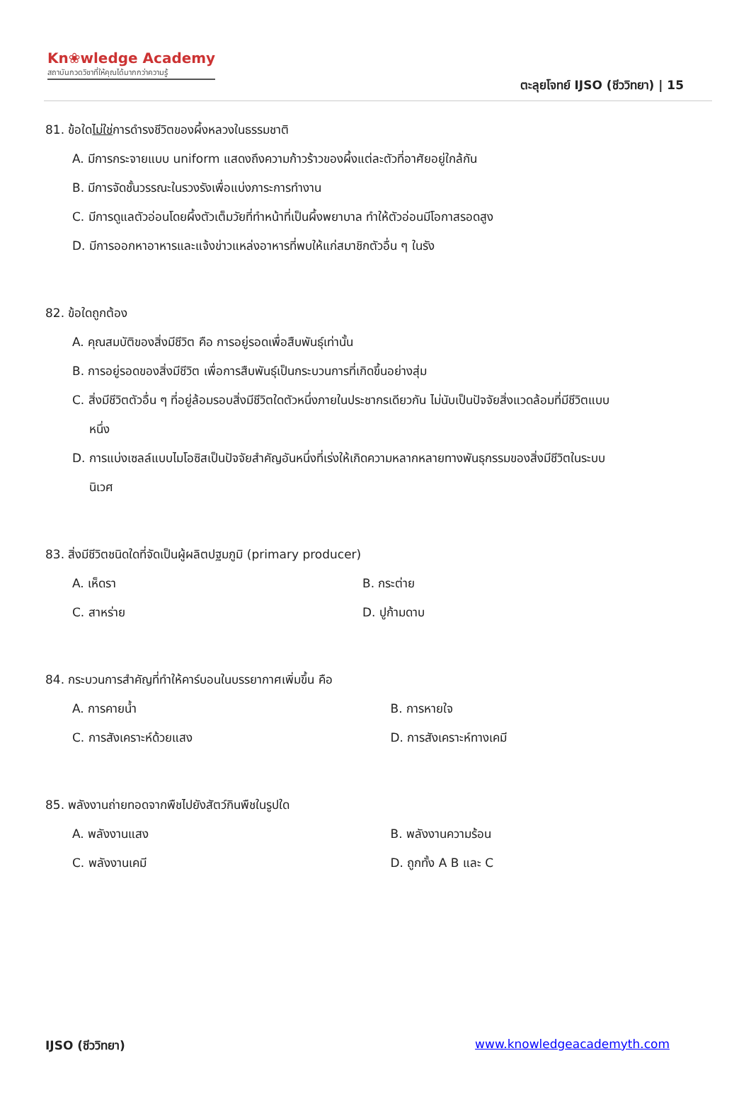Kn❀wledge Academy
สถาบันกวดวิชาที่ให้คุณได้มากกว่าความรู้
ตะลุยโจทย์ IJSO (ชีววิทยา) | 15
81. ข้อใดไม่ใช่การดำรงชีวิตของผึ้งหลวงในธรรมชาติ
A. มีการกระจายแบบ uniform แสดงถึงความก้าวร้าวของผึ้งแต่ละตัวที่อาศัยอยู่ใกล้กัน
B. มีการจัดชั้นวรรณะในรวงรังเพื่อแบ่งภาระการทำงาน
C. มีการดูแลตัวอ่อนโดยผึ้งตัวเต็มวัยที่ทำหน้าที่เป็นผึ้งพยาบาล ทำให้ตัวอ่อนมีโอกาสรอดสูง
D. มีการออกหาอาหารและแจ้งข่าวแหล่งอาหารที่พบให้แก่สมาชิกตัวอื่น ๆ ในรัง
82. ข้อใดถูกต้อง
A. คุณสมบัติของสิ่งมีชีวิต คือ การอยู่รอดเพื่อสืบพันธุ์เท่านั้น
B. การอยู่รอดของสิ่งมีชีวิต เพื่อการสืบพันธุ์เป็นกระบวนการที่เกิดขึ้นอย่างสุ่ม
C. สิ่งมีชีวิตตัวอื่น ๆ ที่อยู่ล้อมรอบสิ่งมีชีวิตใดตัวหนึ่งภายในประชากรเดียวกัน ไม่นับเป็นปัจจัยสิ่งแวดล้อมที่มีชีวิตแบบ
หนึ่ง
D. การแบ่งเซลล์แบบไมโอซิสเป็นปัจจัยสำคัญอันหนึ่งที่เร่งให้เกิดความหลากหลายทางพันธุกรรมของสิ่งมีชีวิตในระบบ
นิเวศ
83. สิ่งมีชีวิตชนิดใดที่จัดเป็นผู้ผลิตปฐมภูมิ (primary producer)
A. เห็ดรา B. กระต่าย
C. สาหร่าย D. ปูก้ามดาบ
84. กระบวนการสำคัญที่ทำให้คาร์บอนในบรรยากาศเพิ่มขึ้น คือ
A. การคายน้ำ B. การหายใจ
C. การสังเคราะห์ด้วยแสง D. การสังเคราะห์ทางเคมี
85. พลังงานถ่ายทอดจากพืชไปยังสัตว์กินพืชในรูปใด
A. พลังงานแสง B. พลังงานความร้อน
C. พลังงานเคมี D. ถูกทั้ง A B และ C
IJSO (ชีววิทยา) www.knowledgeacademyth.com